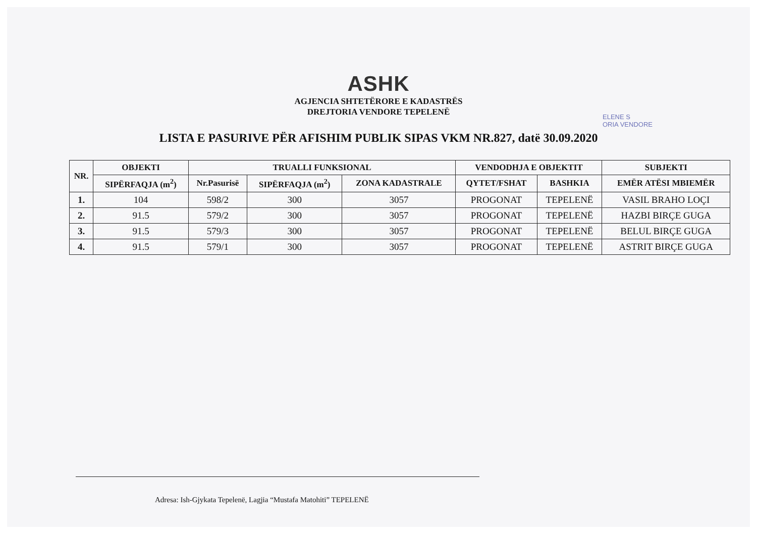ASHK
AGJENCIA SHTETËRORE E KADASTRËS
DREJTORIA VENDORE TEPELENË
ELENE S
ORIA VENDORE
LISTA E PASURIVE PËR AFISHIM PUBLIK SIPAS VKM NR.827, datë 30.09.2020
| NR. | OBJEKTI | TRUALLI FUNKSIONAL | | | VENDODHJA E OBJEKTIT | | SUBJEKTI |
| --- | --- | --- | --- | --- | --- | --- | --- |
| | SIPËRFAQJA (m<sup>2</sup>) | Nr.Pasurisë | SIPËRFAQJA (m<sup>2</sup>) | ZONA KADASTRALE | QYTET/FSHAT | BASHKIA | EMËR ATËSI MBIEMËR |
| 1. | 104 | 598/2 | 300 | 3057 | PROGONAT | TEPELENË | VASIL BRAHO LOÇI |
| 2. | 91.5 | 579/2 | 300 | 3057 | PROGONAT | TEPELENË | HAZBI BIRÇE GUGA |
| 3. | 91.5 | 579/3 | 300 | 3057 | PROGONAT | TEPELENË | BELUL BIRÇE GUGA |
| 4. | 91.5 | 579/1 | 300 | 3057 | PROGONAT | TEPELENË | ASTRIT BIRÇE GUGA |
Adresa: Ish-Gjykata Tepelenë, Lagjia “Mustafa Matohiti” TEPELENË